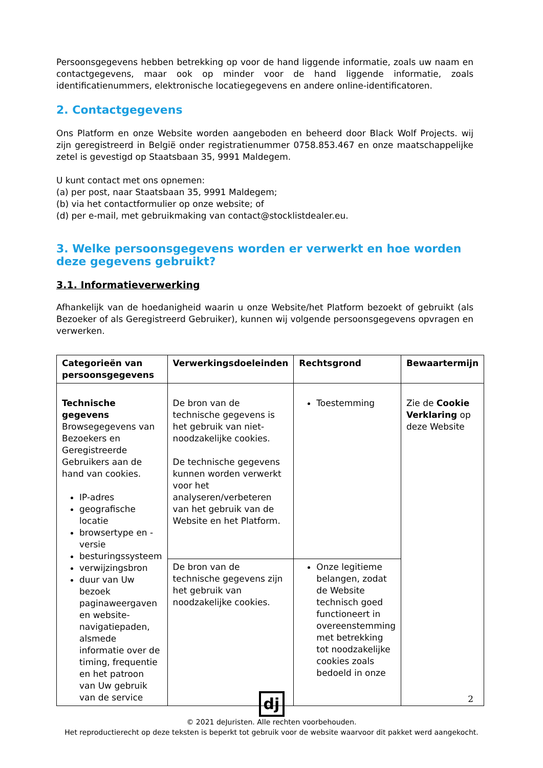Persoonsgegevens hebben betrekking op voor de hand liggende informatie, zoals uw naam en contactgegevens, maar ook op minder voor de hand liggende informatie, zoals identificatienummers, elektronische locatiegegevens en andere online-identificatoren.
2. Contactgegevens
Ons Platform en onze Website worden aangeboden en beheerd door Black Wolf Projects. wij zijn geregistreerd in België onder registratienummer 0758.853.467 en onze maatschappelijke zetel is gevestigd op Staatsbaan 35, 9991 Maldegem.
U kunt contact met ons opnemen:
(a) per post, naar Staatsbaan 35, 9991 Maldegem;
(b) via het contactformulier op onze website; of
(d) per e-mail, met gebruikmaking van contact@stocklistdealer.eu.
3. Welke persoonsgegevens worden er verwerkt en hoe worden deze gegevens gebruikt?
3.1. Informatieverwerking
Afhankelijk van de hoedanigheid waarin u onze Website/het Platform bezoekt of gebruikt (als Bezoeker of als Geregistreerd Gebruiker), kunnen wij volgende persoonsgegevens opvragen en verwerken.
| Categorieën van persoonsgegevens | Verwerkingsdoeleinden | Rechtsgrond | Bewaartermijn |
| --- | --- | --- | --- |
| Technische gegevens Browsegegevens van Bezoekers en Geregistreerde Gebruikers aan de hand van cookies. IP-adres geografische locatie browsertype en -versie besturingssysteem verwijzingsbron duur van Uw bezoek paginaweergaven en website-navigatiepaden, alsmede informatie over de timing, frequentie en het patroon van Uw gebruik van de service | De bron van de technische gegevens is het gebruik van niet-noodzakelijke cookies. De technische gegevens kunnen worden verwerkt voor het analyseren/verbeteren van het gebruik van de Website en het Platform. | Toestemming | Zie de Cookie Verklaring op deze Website |
| | De bron van de technische gegevens zijn het gebruik van noodzakelijke cookies. | Onze legitieme belangen, zodat de Website technisch goed functioneert in overeenstemming met betrekking tot noodzakelijke cookies zoals bedoeld in onze | |
2
dj
© 2021 deJuristen. Alle rechten voorbehouden.
Het reproductierecht op deze teksten is beperkt tot gebruik voor de website waarvoor dit pakket werd aangekocht.